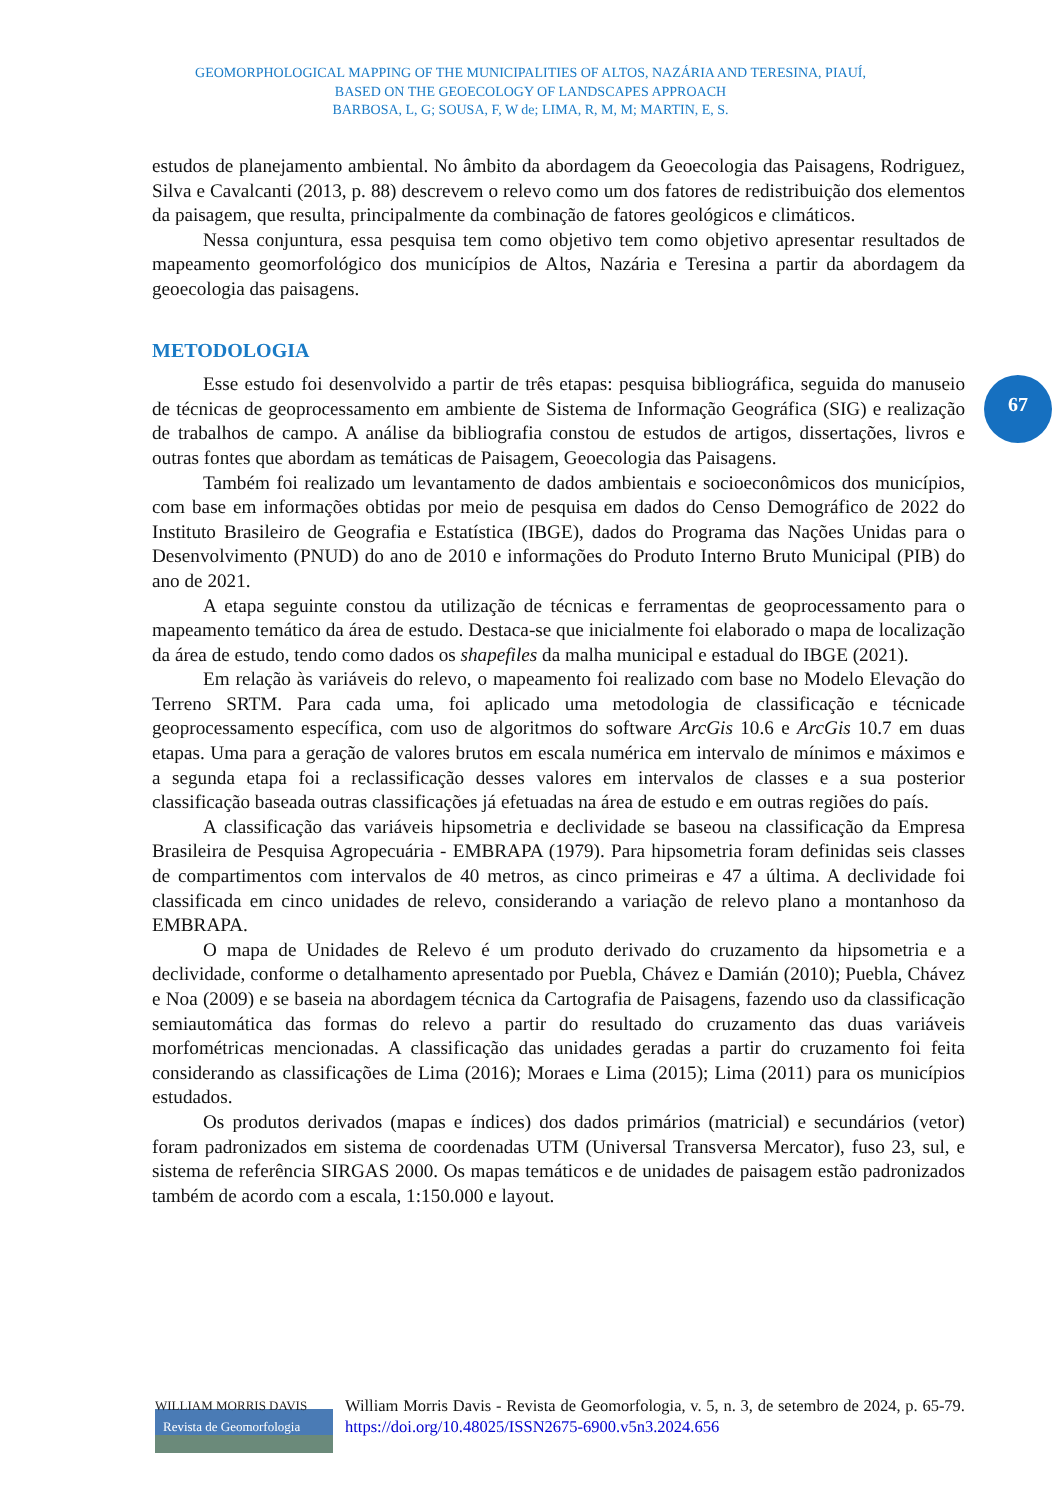GEOMORPHOLOGICAL MAPPING OF THE MUNICIPALITIES OF ALTOS, NAZÁRIA AND TERESINA, PIAUÍ,
BASED ON THE GEOECOLOGY OF LANDSCAPES APPROACH
BARBOSA, L, G; SOUSA, F, W de; LIMA, R, M, M; MARTIN, E, S.
67
estudos de planejamento ambiental. No âmbito da abordagem da Geoecologia das Paisagens, Rodriguez, Silva e Cavalcanti (2013, p. 88) descrevem o relevo como um dos fatores de redistribuição dos elementos da paisagem, que resulta, principalmente da combinação de fatores geológicos e climáticos.
Nessa conjuntura, essa pesquisa tem como objetivo tem como objetivo apresentar resultados de mapeamento geomorfológico dos municípios de Altos, Nazária e Teresina a partir da abordagem da geoecologia das paisagens.
METODOLOGIA
Esse estudo foi desenvolvido a partir de três etapas: pesquisa bibliográfica, seguida do manuseio de técnicas de geoprocessamento em ambiente de Sistema de Informação Geográfica (SIG) e realização de trabalhos de campo. A análise da bibliografia constou de estudos de artigos, dissertações, livros e outras fontes que abordam as temáticas de Paisagem, Geoecologia das Paisagens.
Também foi realizado um levantamento de dados ambientais e socioeconômicos dos municípios, com base em informações obtidas por meio de pesquisa em dados do Censo Demográfico de 2022 do Instituto Brasileiro de Geografia e Estatística (IBGE), dados do Programa das Nações Unidas para o Desenvolvimento (PNUD) do ano de 2010 e informações do Produto Interno Bruto Municipal (PIB) do ano de 2021.
A etapa seguinte constou da utilização de técnicas e ferramentas de geoprocessamento para o mapeamento temático da área de estudo. Destaca-se que inicialmente foi elaborado o mapa de localização da área de estudo, tendo como dados os shapefiles da malha municipal e estadual do IBGE (2021).
Em relação às variáveis do relevo, o mapeamento foi realizado com base no Modelo Elevação do Terreno SRTM. Para cada uma, foi aplicado uma metodologia de classificação e técnicade geoprocessamento específica, com uso de algoritmos do software ArcGis 10.6 e ArcGis 10.7 em duas etapas. Uma para a geração de valores brutos em escala numérica em intervalo de mínimos e máximos e a segunda etapa foi a reclassificação desses valores em intervalos de classes e a sua posterior classificação baseada outras classificações já efetuadas na área de estudo e em outras regiões do país.
A classificação das variáveis hipsometria e declividade se baseou na classificação da Empresa Brasileira de Pesquisa Agropecuária - EMBRAPA (1979). Para hipsometria foram definidas seis classes de compartimentos com intervalos de 40 metros, as cinco primeiras e 47 a última. A declividade foi classificada em cinco unidades de relevo, considerando a variação de relevo plano a montanhoso da EMBRAPA.
O mapa de Unidades de Relevo é um produto derivado do cruzamento da hipsometria e a declividade, conforme o detalhamento apresentado por Puebla, Chávez e Damián (2010); Puebla, Chávez e Noa (2009) e se baseia na abordagem técnica da Cartografia de Paisagens, fazendo uso da classificação semiautomática das formas do relevo a partir do resultado do cruzamento das duas variáveis morfométricas mencionadas. A classificação das unidades geradas a partir do cruzamento foi feita considerando as classificações de Lima (2016); Moraes e Lima (2015); Lima (2011) para os municípios estudados.
Os produtos derivados (mapas e índices) dos dados primários (matricial) e secundários (vetor) foram padronizados em sistema de coordenadas UTM (Universal Transversa Mercator), fuso 23, sul, e sistema de referência SIRGAS 2000. Os mapas temáticos e de unidades de paisagem estão padronizados também de acordo com a escala, 1:150.000 e layout.
WILLIAM MORRIS DAVIS
Revista de Geomorfologia
William Morris Davis - Revista de Geomorfologia, v. 5, n. 3, de setembro de 2024, p. 65-79. https://doi.org/10.48025/ISSN2675-6900.v5n3.2024.656